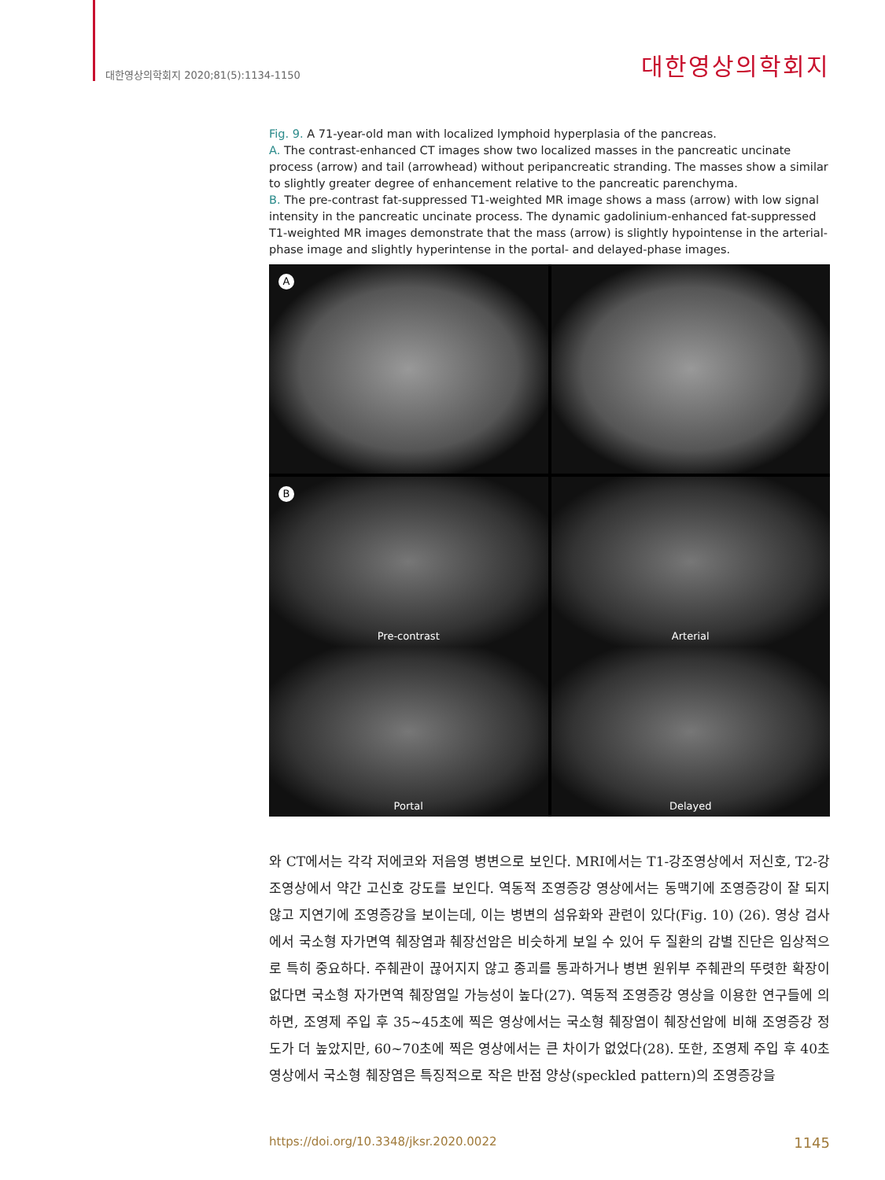대한영상의학회지 2020;81(5):1134-1150 대한영상의학회지
Fig. 9. A 71-year-old man with localized lymphoid hyperplasia of the pancreas.
A. The contrast-enhanced CT images show two localized masses in the pancreatic uncinate process (arrow) and tail (arrowhead) without peripancreatic stranding. The masses show a similar to slightly greater degree of enhancement relative to the pancreatic parenchyma.
B. The pre-contrast fat-suppressed T1-weighted MR image shows a mass (arrow) with low signal intensity in the pancreatic uncinate process. The dynamic gadolinium-enhanced fat-suppressed T1-weighted MR images demonstrate that the mass (arrow) is slightly hypointense in the arterial-phase image and slightly hyperintense in the portal- and delayed-phase images.
A
B
Pre-contrast
Arterial
Portal
Delayed
와 CT에서는 각각 저에코와 저음영 병변으로 보인다. MRI에서는 T1-강조영상에서 저신호, T2-강조영상에서 약간 고신호 강도를 보인다. 역동적 조영증강 영상에서는 동맥기에 조영증강이 잘 되지 않고 지연기에 조영증강을 보이는데, 이는 병변의 섬유화와 관련이 있다(Fig. 10) (26). 영상 검사에서 국소형 자가면역 췌장염과 췌장선암은 비슷하게 보일 수 있어 두 질환의 감별 진단은 임상적으로 특히 중요하다. 주췌관이 끊어지지 않고 종괴를 통과하거나 병변 원위부 주췌관의 뚜렷한 확장이 없다면 국소형 자가면역 췌장염일 가능성이 높다(27). 역동적 조영증강 영상을 이용한 연구들에 의하면, 조영제 주입 후 35~45초에 찍은 영상에서는 국소형 췌장염이 췌장선암에 비해 조영증강 정도가 더 높았지만, 60~70초에 찍은 영상에서는 큰 차이가 없었다(28). 또한, 조영제 주입 후 40초 영상에서 국소형 췌장염은 특징적으로 작은 반점 양상(speckled pattern)의 조영증강을
https://doi.org/10.3348/jksr.2020.0022 1145